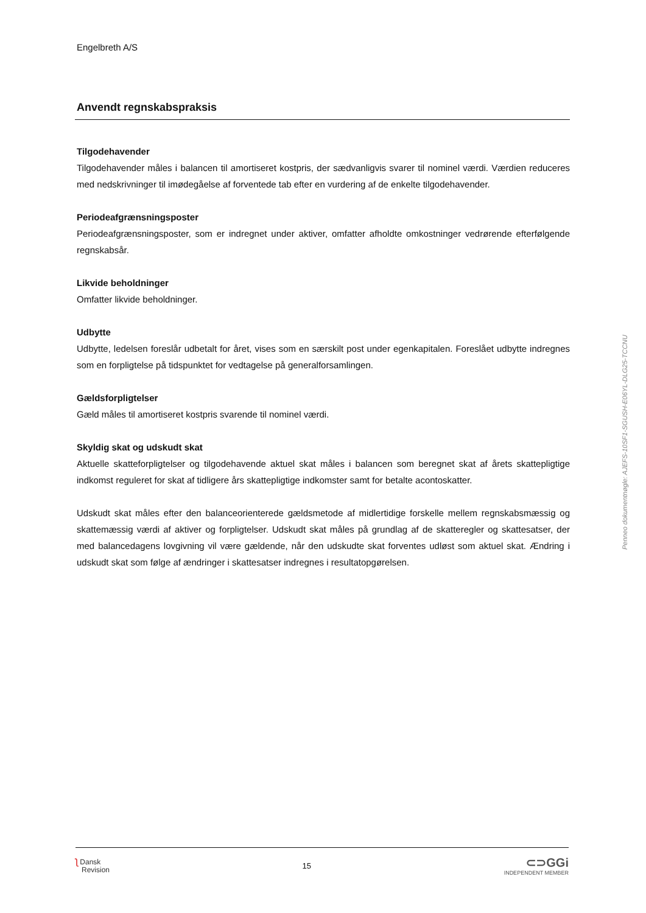Engelbreth A/S
Anvendt regnskabspraksis
Tilgodehavender
Tilgodehavender måles i balancen til amortiseret kostpris, der sædvanligvis svarer til nominel værdi. Værdien reduceres med nedskrivninger til imødegåelse af forventede tab efter en vurdering af de enkelte tilgodehavender.
Periodeafgrænsningsposter
Periodeafgrænsningsposter, som er indregnet under aktiver, omfatter afholdte omkostninger vedrørende efterfølgende regnskabsår.
Likvide beholdninger
Omfatter likvide beholdninger.
Udbytte
Udbytte, ledelsen foreslår udbetalt for året, vises som en særskilt post under egenkapitalen. Foreslået udbytte indregnes som en forpligtelse på tidspunktet for vedtagelse på generalforsamlingen.
Gældsforpligtelser
Gæld måles til amortiseret kostpris svarende til nominel værdi.
Skyldig skat og udskudt skat
Aktuelle skatteforpligtelser og tilgodehavende aktuel skat måles i balancen som beregnet skat af årets skattepligtige indkomst reguleret for skat af tidligere års skattepligtige indkomster samt for betalte acontoskatter.
Udskudt skat måles efter den balanceorienterede gældsmetode af midlertidige forskelle mellem regnskabsmæssig og skattemæssig værdi af aktiver og forpligtelser. Udskudt skat måles på grundlag af de skatteregler og skattesatser, der med balancedagens lovgivning vil være gældende, når den udskudte skat forventes udløst som aktuel skat. Ændring i udskudt skat som følge af ændringer i skattesatser indregnes i resultatopgørelsen.
Penneo dokumentnøgle: AJEFS-10SF1-SGUSH-E06YL-DLG25-TCCNU
ʅ Dansk
Revision
15
⊂⊃GGi
INDEPENDENT MEMBER